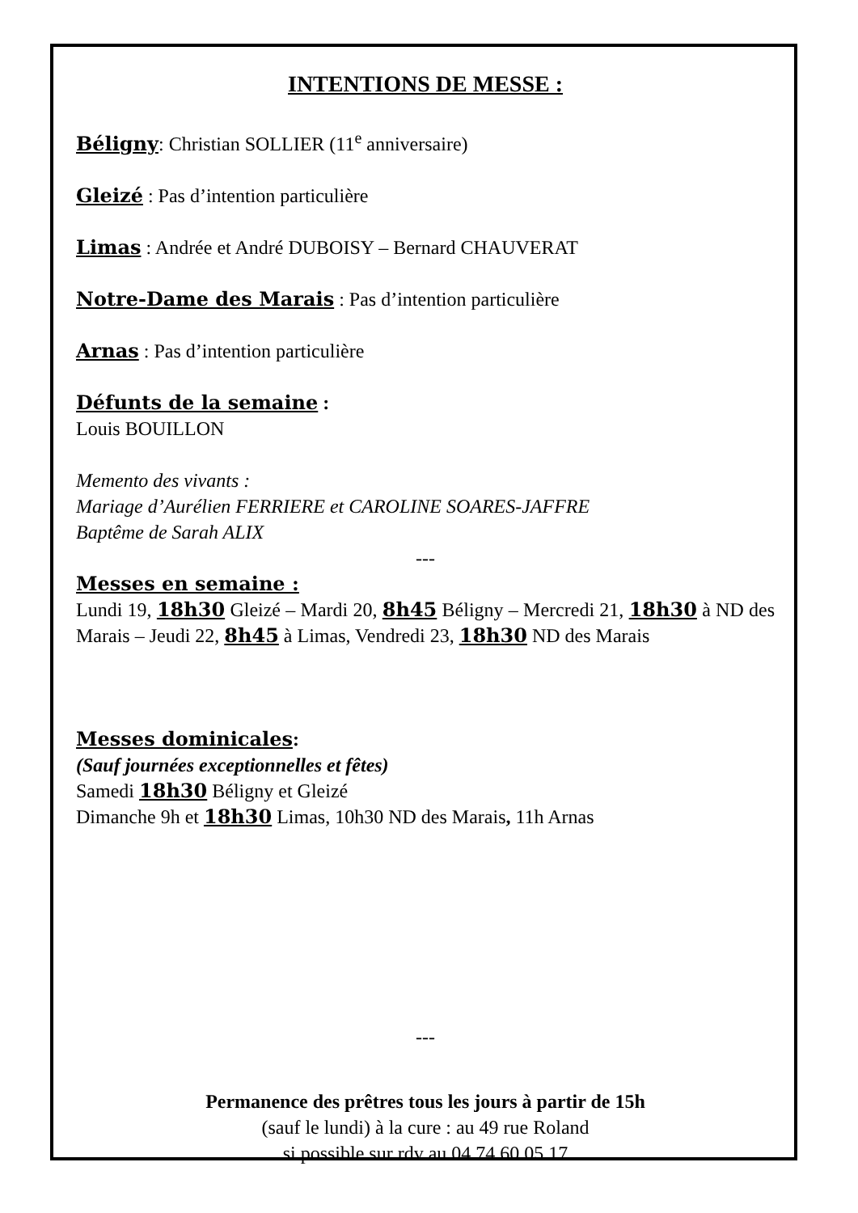INTENTIONS DE MESSE :
Béligny: Christian SOLLIER (11<sup>e</sup> anniversaire)
Gleizé : Pas d’intention particulière
Limas : Andrée et André DUBOISY – Bernard CHAUVERAT
Notre-Dame des Marais : Pas d’intention particulière
Arnas : Pas d’intention particulière
Défunts de la semaine :
Louis BOUILLON
Memento des vivants :
Mariage d’Aurélien FERRIERE et CAROLINE SOARES-JAFFRE
Baptême de Sarah ALIX
---
Messes en semaine :
Lundi 19, 18h30 Gleizé – Mardi 20, 8h45 Béligny – Mercredi 21, 18h30 à ND des Marais – Jeudi 22, 8h45 à Limas, Vendredi 23, 18h30 ND des Marais
Messes dominicales:
(Sauf journées exceptionnelles et fêtes)
Samedi 18h30 Béligny et Gleizé
Dimanche 9h et 18h30 Limas, 10h30 ND des Marais, 11h Arnas
---
Permanence des prêtres tous les jours à partir de 15h
(sauf le lundi) à la cure : au 49 rue Roland
si possible sur rdv au 04 74 60 05 17